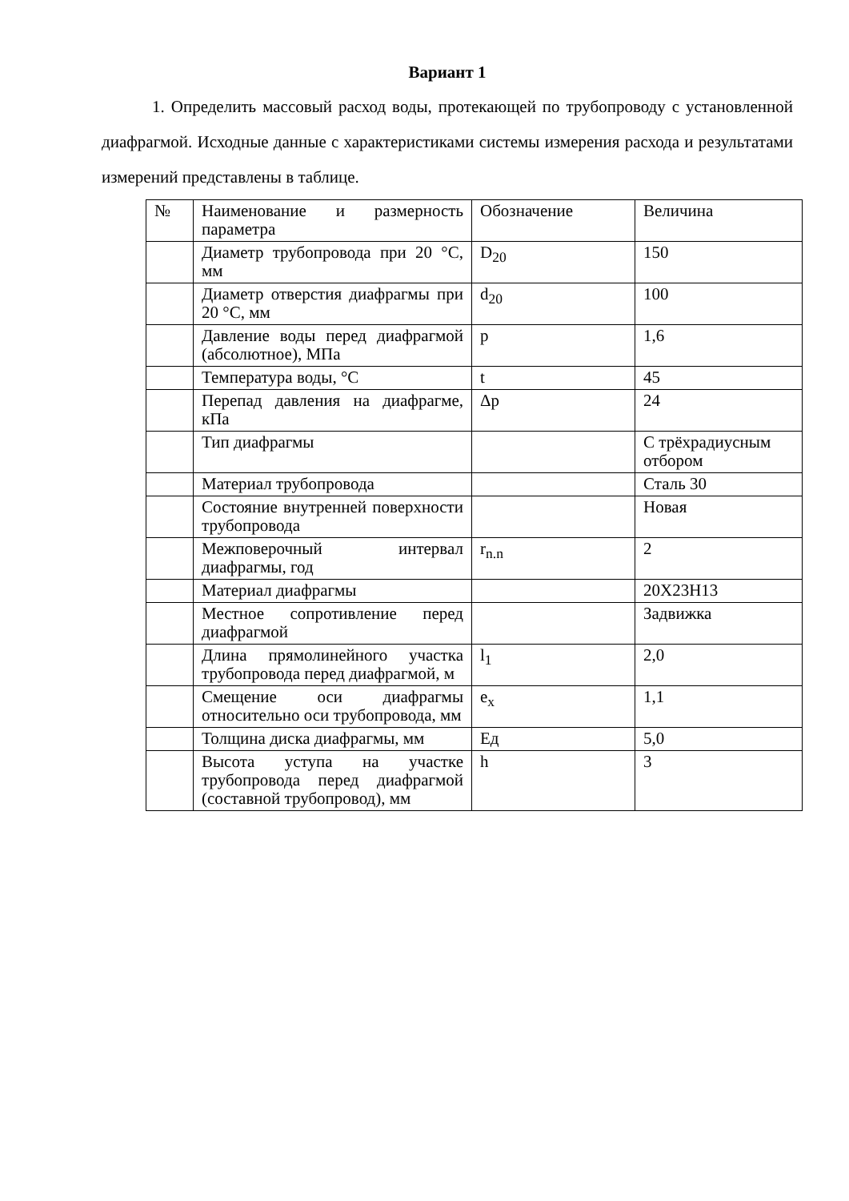Вариант 1
1. Определить массовый расход воды, протекающей по трубопроводу с установленной диафрагмой. Исходные данные с характеристиками системы измерения расхода и результатами измерений представлены в таблице.
| № | Наименование и размерность параметра | Обозначение | Величина |
| | Диаметр трубопровода при 20 °С, мм | D<sub>20</sub> | 150 |
| | Диаметр отверстия диафрагмы при 20 °С, мм | d<sub>20</sub> | 100 |
| | Давление воды перед диафрагмой (абсолютное), МПа | p | 1,6 |
| | Температура воды, °С | t | 45 |
| | Перепад давления на диафрагме, кПа | Δp | 24 |
| | Тип диафрагмы | | С трёхрадиусным отбором |
| | Материал трубопровода | | Сталь 30 |
| | Состояние внутренней поверхности трубопровода | | Новая |
| | Межповерочный интервал диафрагмы, год | r<sub>n.n</sub> | 2 |
| | Материал диафрагмы | | 20Х23Н13 |
| | Местное сопротивление перед диафрагмой | | Задвижка |
| | Длина прямолинейного участка трубопровода перед диафрагмой, м | l<sub>1</sub> | 2,0 |
| | Смещение оси диафрагмы относительно оси трубопровода, мм | e<sub>x</sub> | 1,1 |
| | Толщина диска диафрагмы, мм | Eд | 5,0 |
| | Высота уступа на участке трубопровода перед диафрагмой (составной трубопровод), мм | h | 3 |